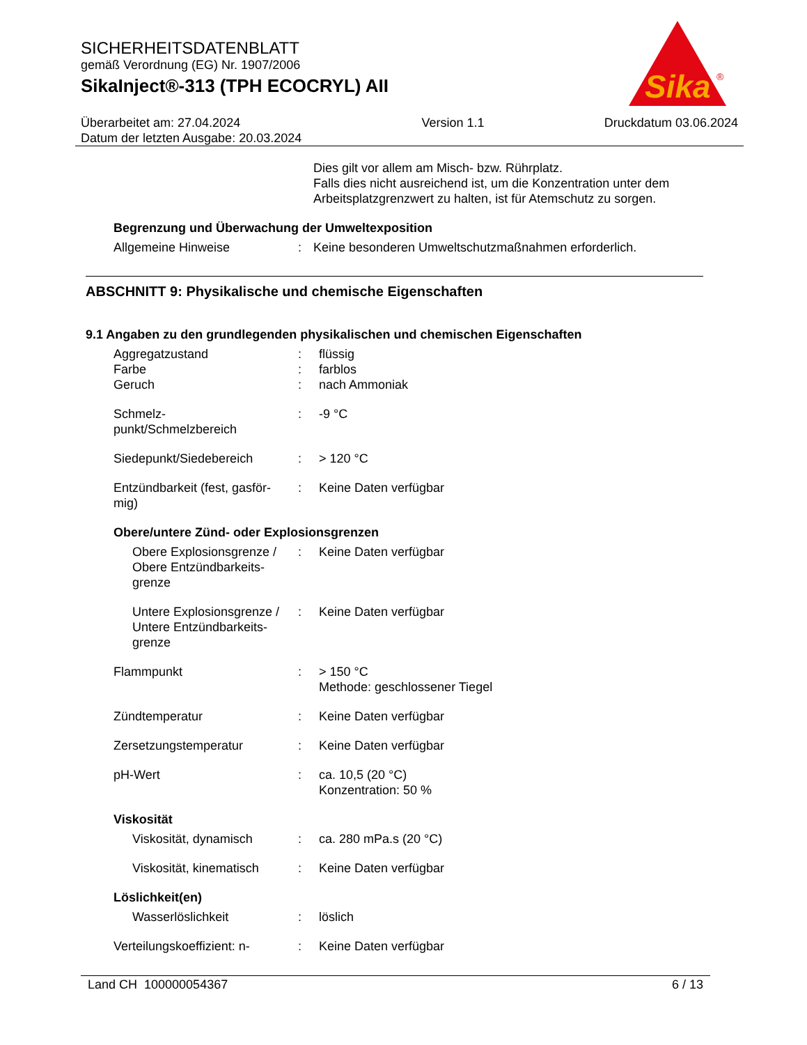SICHERHEITSDATENBLATT
gemäß Verordnung (EG) Nr. 1907/2006
SikaInject®-313 (TPH ECOCRYL) AII
Überarbeitet am: 27.04.2024
Datum der letzten Ausgabe: 20.03.2024
Version 1.1 Druckdatum 03.06.2024
Sika
®
Dies gilt vor allem am Misch- bzw. Rührplatz.
Falls dies nicht ausreichend ist, um die Konzentration unter dem Arbeitsplatzgrenzwert zu halten, ist für Atemschutz zu sorgen.
Begrenzung und Überwachung der Umweltexposition
Allgemeine Hinweise : Keine besonderen Umweltschutzmaßnahmen erforderlich.
ABSCHNITT 9: Physikalische und chemische Eigenschaften
9.1 Angaben zu den grundlegenden physikalischen und chemischen Eigenschaften
Aggregatzustand
Farbe
Geruch
:
:
:
flüssig
farblos
nach Ammoniak
Schmelz-
punkt/Schmelzbereich
: -9 °C
Siedepunkt/Siedebereich : > 120 °C
Entzündbarkeit (fest, gasför-
mig)
: Keine Daten verfügbar
Obere/untere Zünd- oder Explosionsgrenzen
Obere Explosionsgrenze / Obere Entzündbarkeits-
grenze
: Keine Daten verfügbar
Untere Explosionsgrenze / Untere Entzündbarkeits-
grenze
: Keine Daten verfügbar
Flammpunkt : > 150 °C
Methode: geschlossener Tiegel
Zündtemperatur : Keine Daten verfügbar
Zersetzungstemperatur : Keine Daten verfügbar
pH-Wert : ca. 10,5 (20 °C)
Konzentration: 50 %
Viskosität
Viskosität, dynamisch : ca. 280 mPa.s (20 °C)
Viskosität, kinematisch
: Keine Daten verfügbar
Löslichkeit(en)
Wasserlöslichkeit : löslich
Verteilungskoeffizient: n-
: Keine Daten verfügbar
Land CH 100000054367 6 / 13